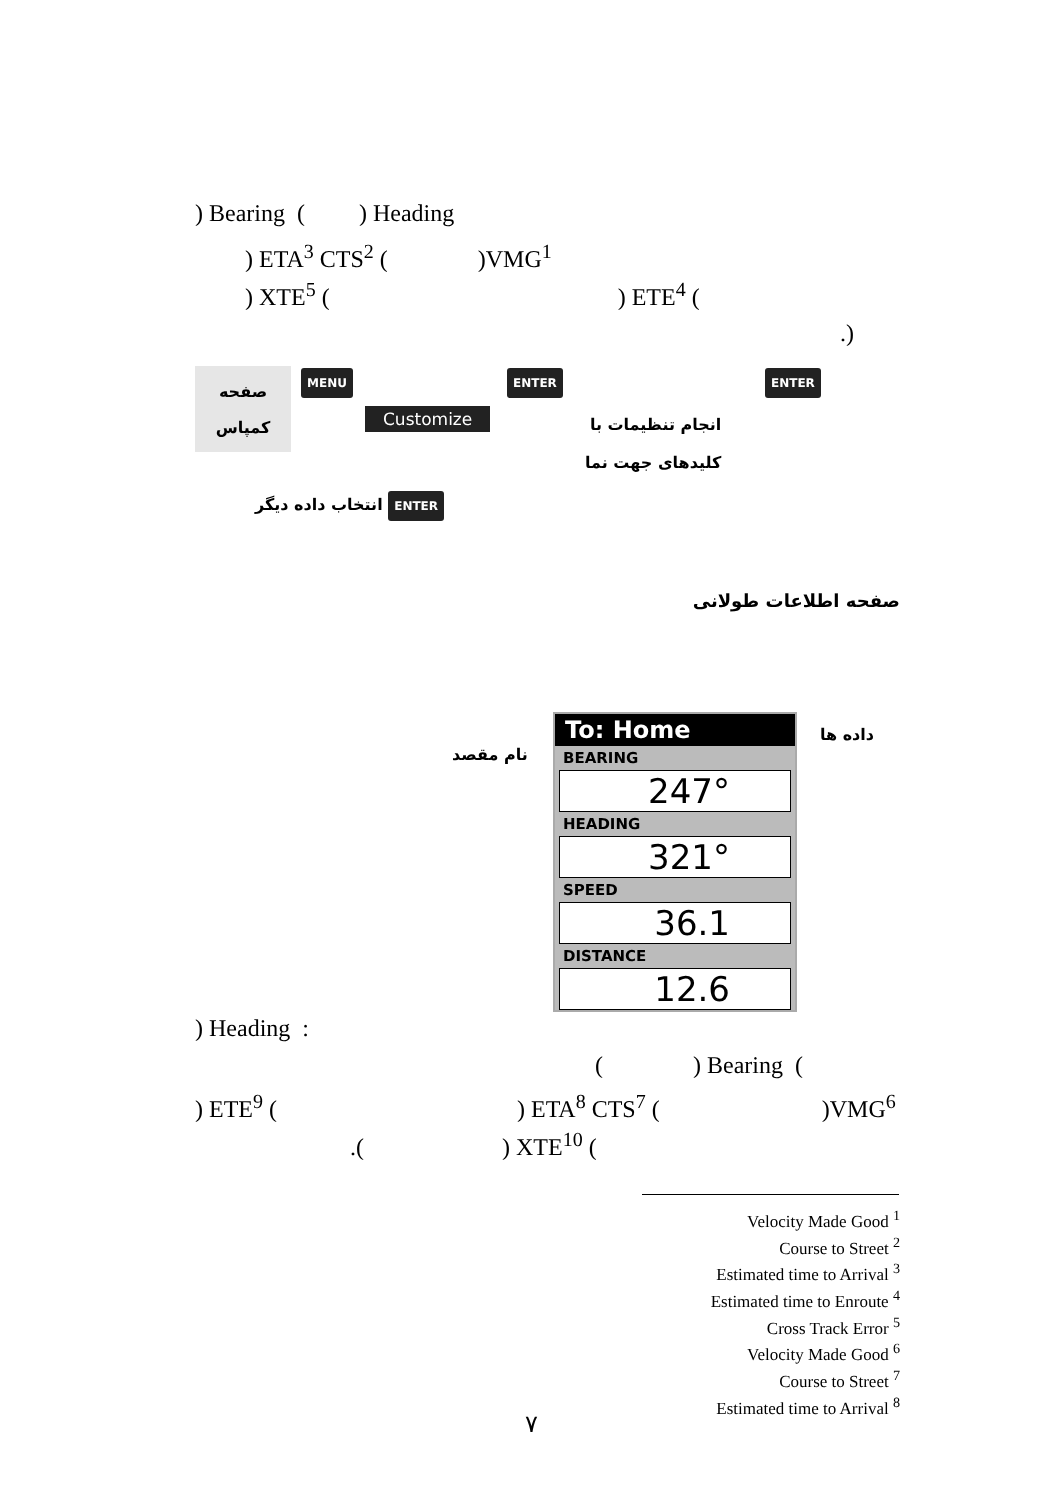) Bearing ( ) Heading
) ETA<sup>3</sup> CTS<sup>2</sup> ( )VMG<sup>1</sup>
) XTE<sup>5</sup> ( ) ETE<sup>4</sup> (
.)
صفحه
کمپاس
MENU ENTER ENTER
Customize
انجام تنظیمات با
کلیدهای جهت نما
انتخاب داده دیگر ENTER
صفحه اطلاعات طولانی
نام مقصد
داده ها
To: Home
BEARING
247°
HEADING
321°
SPEED
36.1
DISTANCE
12.6
) Heading :
( ) Bearing (
) ETE<sup>9</sup> ( ) ETA<sup>8</sup> CTS<sup>7</sup> ( )VMG<sup>6</sup>
.( ) XTE<sup>10</sup> (
Velocity Made Good <sup>1</sup>
Course to Street <sup>2</sup>
Estimated time to Arrival <sup>3</sup>
Estimated time to Enroute <sup>4</sup>
Cross Track Error <sup>5</sup>
Velocity Made Good <sup>6</sup>
Course to Street <sup>7</sup>
Estimated time to Arrival <sup>8</sup>
۷